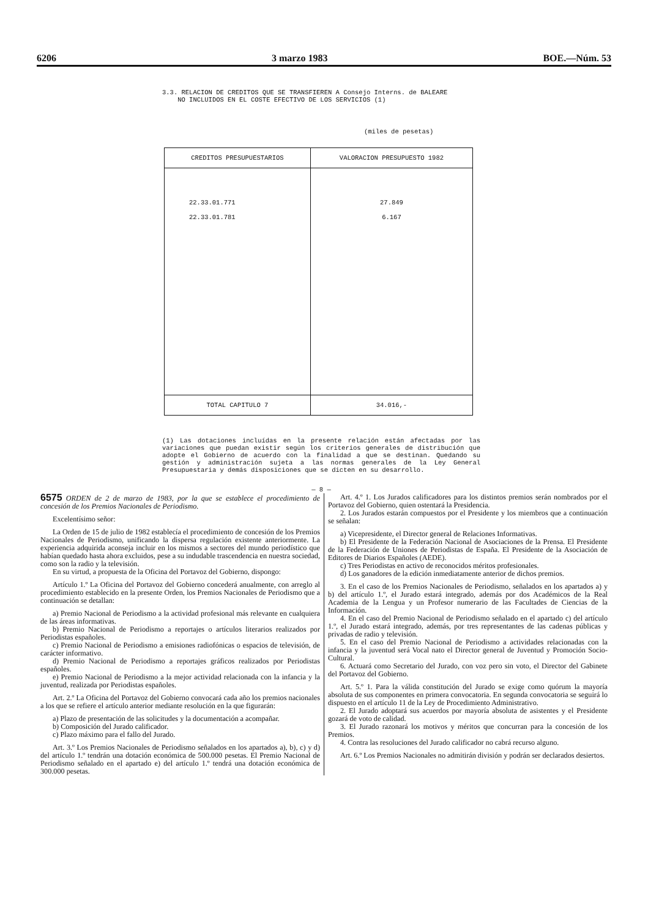6206 3 marzo 1983 BOE.—Núm. 53
3.3. RELACION DE CREDITOS QUE SE TRANSFIEREN A Consejo Interns. de BALEARE
NO INCLUIDOS EN EL COSTE EFECTIVO DE LOS SERVICIOS (1)
(miles de pesetas)
| CREDITOS PRESUPUESTARIOS | VALORACION PRESUPUESTO 1982 |
| --- | --- |
| 22.33.01.771 22.33.01.781 | 27.849 6.167 |
| TOTAL CAPITULO 7 | 34.016,- |
(1) Las dotaciones incluídas en la presente relación están afectadas por las variaciones que puedan existir según los criterios generales de distribución que adopte el Gobierno de acuerdo con la finalidad a que se destinan. Quedando su gestión y administración sujeta a las normas generales de la Ley General Presupuestaria y demás disposiciones que se dicten en su desarrollo.
— 8 —
6575 ORDEN de 2 de marzo de 1983, por la que se establece el procedimiento de concesión de los Premios Nacionales de Periodismo.
Excelentísimo señor:
La Orden de 15 de julio de 1982 establecía el procedimiento de concesión de los Premios Nacionales de Periodismo, unificando la dispersa regulación existente anteriormente. La experiencia adquirida aconseja incluir en los mismos a sectores del mundo periodístico que habían quedado hasta ahora excluidos, pese a su indudable trascendencia en nuestra sociedad, como son la radio y la televisión.
En su virtud, a propuesta de la Oficina del Portavoz del Gobierno, dispongo:
Artículo 1.º La Oficina del Portavoz del Gobierno concederá anualmente, con arreglo al procedimiento establecido en la presente Orden, los Premios Nacionales de Periodismo que a continuación se detallan:
a) Premio Nacional de Periodismo a la actividad profesional más relevante en cualquiera de las áreas informativas.
b) Premio Nacional de Periodismo a reportajes o artículos literarios realizados por Periodistas españoles.
c) Premio Nacional de Periodismo a emisiones radiofónicas o espacios de televisión, de carácter informativo.
d) Premio Nacional de Periodismo a reportajes gráficos realizados por Periodistas españoles.
e) Premio Nacional de Periodismo a la mejor actividad relacionada con la infancia y la juventud, realizada por Periodistas españoles.
Art. 2.º La Oficina del Portavoz del Gobierno convocará cada año los premios nacionales a los que se refiere el artículo anterior mediante resolución en la que figurarán:
a) Plazo de presentación de las solicitudes y la documentación a acompañar.
b) Composición del Jurado calificador.
c) Plazo máximo para el fallo del Jurado.
Art. 3.º Los Premios Nacionales de Periodismo señalados en los apartados a), b), c) y d) del artículo 1.º tendrán una dotación económica de 500.000 pesetas. El Premio Nacional de Periodismo señalado en el apartado e) del artículo 1.º tendrá una dotación económica de 300.000 pesetas.
Art. 4.º 1. Los Jurados calificadores para los distintos premios serán nombrados por el Portavoz del Gobierno, quien ostentará la Presidencia.
2. Los Jurados estarán compuestos por el Presidente y los miembros que a continuación se señalan:
a) Vicepresidente, el Director general de Relaciones Informativas.
b) El Presidente de la Federación Nacional de Asociaciones de la Prensa. El Presidente de la Federación de Uniones de Periodistas de España. El Presidente de la Asociación de Editores de Diarios Españoles (AEDE).
c) Tres Periodistas en activo de reconocidos méritos profesionales.
d) Los ganadores de la edición inmediatamente anterior de dichos premios.
3. En el caso de los Premios Nacionales de Periodismo, señalados en los apartados a) y b) del artículo 1.º, el Jurado estará integrado, además por dos Académicos de la Real Academia de la Lengua y un Profesor numerario de las Facultades de Ciencias de la Información.
4. En el caso del Premio Nacional de Periodismo señalado en el apartado c) del artículo 1.º, el Jurado estará integrado, además, por tres representantes de las cadenas públicas y privadas de radio y televisión.
5. En el caso del Premio Nacional de Periodismo a actividades relacionadas con la infancia y la juventud será Vocal nato el Director general de Juventud y Promoción Socio-Cultural.
6. Actuará como Secretario del Jurado, con voz pero sin voto, el Director del Gabinete del Portavoz del Gobierno.
Art. 5.º 1. Para la válida constitución del Jurado se exige como quórum la mayoría absoluta de sus componentes en primera convocatoria. En segunda convocatoria se seguirá lo dispuesto en el artículo 11 de la Ley de Procedimiento Administrativo.
2. El Jurado adoptará sus acuerdos por mayoría absoluta de asistentes y el Presidente gozará de voto de calidad.
3. El Jurado razonará los motivos y méritos que concurran para la concesión de los Premios.
4. Contra las resoluciones del Jurado calificador no cabrá recurso alguno.
Art. 6.º Los Premios Nacionales no admitirán división y podrán ser declarados desiertos.